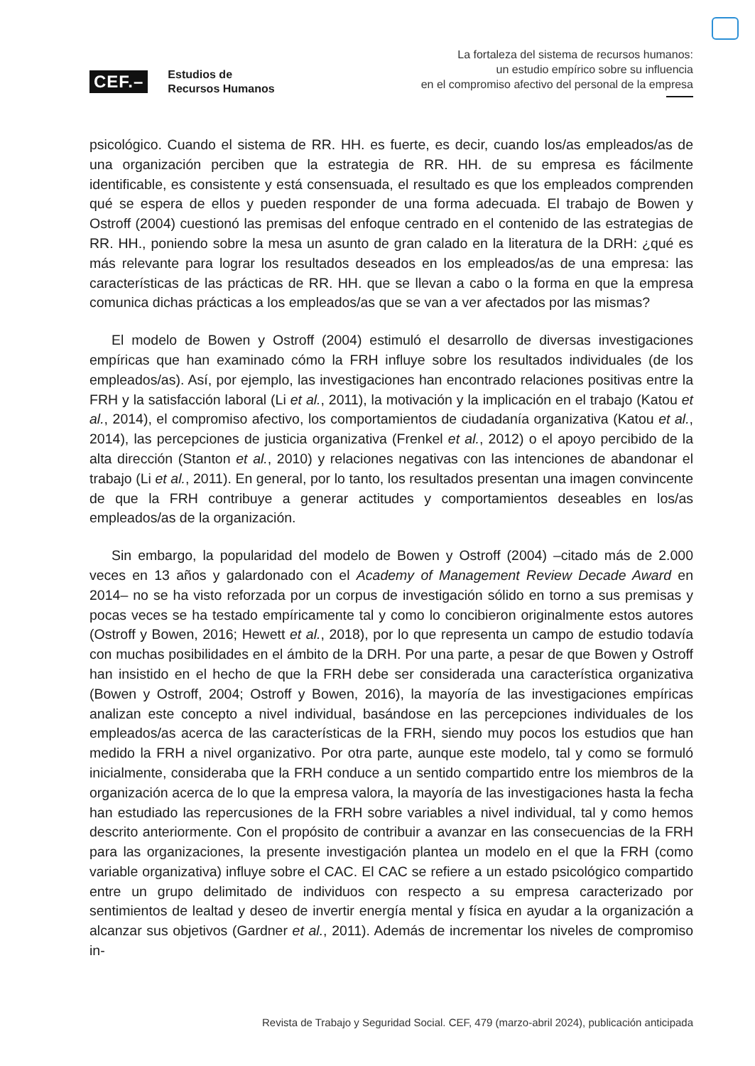CEF.– Estudios de
Recursos Humanos
La fortaleza del sistema de recursos humanos:
un estudio empírico sobre su influencia
en el compromiso afectivo del personal de la empresa
psicológico. Cuando el sistema de RR. HH. es fuerte, es decir, cuando los/as empleados/as de una organización perciben que la estrategia de RR. HH. de su empresa es fácilmente identificable, es consistente y está consensuada, el resultado es que los empleados comprenden qué se espera de ellos y pueden responder de una forma adecuada. El trabajo de Bowen y Ostroff (2004) cuestionó las premisas del enfoque centrado en el contenido de las estrategias de RR. HH., poniendo sobre la mesa un asunto de gran calado en la literatura de la DRH: ¿qué es más relevante para lograr los resultados deseados en los empleados/as de una empresa: las características de las prácticas de RR. HH. que se llevan a cabo o la forma en que la empresa comunica dichas prácticas a los empleados/as que se van a ver afectados por las mismas?
El modelo de Bowen y Ostroff (2004) estimuló el desarrollo de diversas investigaciones empíricas que han examinado cómo la FRH influye sobre los resultados individuales (de los empleados/as). Así, por ejemplo, las investigaciones han encontrado relaciones positivas entre la FRH y la satisfacción laboral (Li et al., 2011), la motivación y la implicación en el trabajo (Katou et al., 2014), el compromiso afectivo, los comportamientos de ciudadanía organizativa (Katou et al., 2014), las percepciones de justicia organizativa (Frenkel et al., 2012) o el apoyo percibido de la alta dirección (Stanton et al., 2010) y relaciones negativas con las intenciones de abandonar el trabajo (Li et al., 2011). En general, por lo tanto, los resultados presentan una imagen convincente de que la FRH contribuye a generar actitudes y comportamientos deseables en los/as empleados/as de la organización.
Sin embargo, la popularidad del modelo de Bowen y Ostroff (2004) –citado más de 2.000 veces en 13 años y galardonado con el Academy of Management Review Decade Award en 2014– no se ha visto reforzada por un corpus de investigación sólido en torno a sus premisas y pocas veces se ha testado empíricamente tal y como lo concibieron originalmente estos autores (Ostroff y Bowen, 2016; Hewett et al., 2018), por lo que representa un campo de estudio todavía con muchas posibilidades en el ámbito de la DRH. Por una parte, a pesar de que Bowen y Ostroff han insistido en el hecho de que la FRH debe ser considerada una característica organizativa (Bowen y Ostroff, 2004; Ostroff y Bowen, 2016), la mayoría de las investigaciones empíricas analizan este concepto a nivel individual, basándose en las percepciones individuales de los empleados/as acerca de las características de la FRH, siendo muy pocos los estudios que han medido la FRH a nivel organizativo. Por otra parte, aunque este modelo, tal y como se formuló inicialmente, consideraba que la FRH conduce a un sentido compartido entre los miembros de la organización acerca de lo que la empresa valora, la mayoría de las investigaciones hasta la fecha han estudiado las repercusiones de la FRH sobre variables a nivel individual, tal y como hemos descrito anteriormente. Con el propósito de contribuir a avanzar en las consecuencias de la FRH para las organizaciones, la presente investigación plantea un modelo en el que la FRH (como variable organizativa) influye sobre el CAC. El CAC se refiere a un estado psicológico compartido entre un grupo delimitado de individuos con respecto a su empresa caracterizado por sentimientos de lealtad y deseo de invertir energía mental y física en ayudar a la organización a alcanzar sus objetivos (Gardner et al., 2011). Además de incrementar los niveles de compromiso in-
Revista de Trabajo y Seguridad Social. CEF, 479 (marzo-abril 2024), publicación anticipada